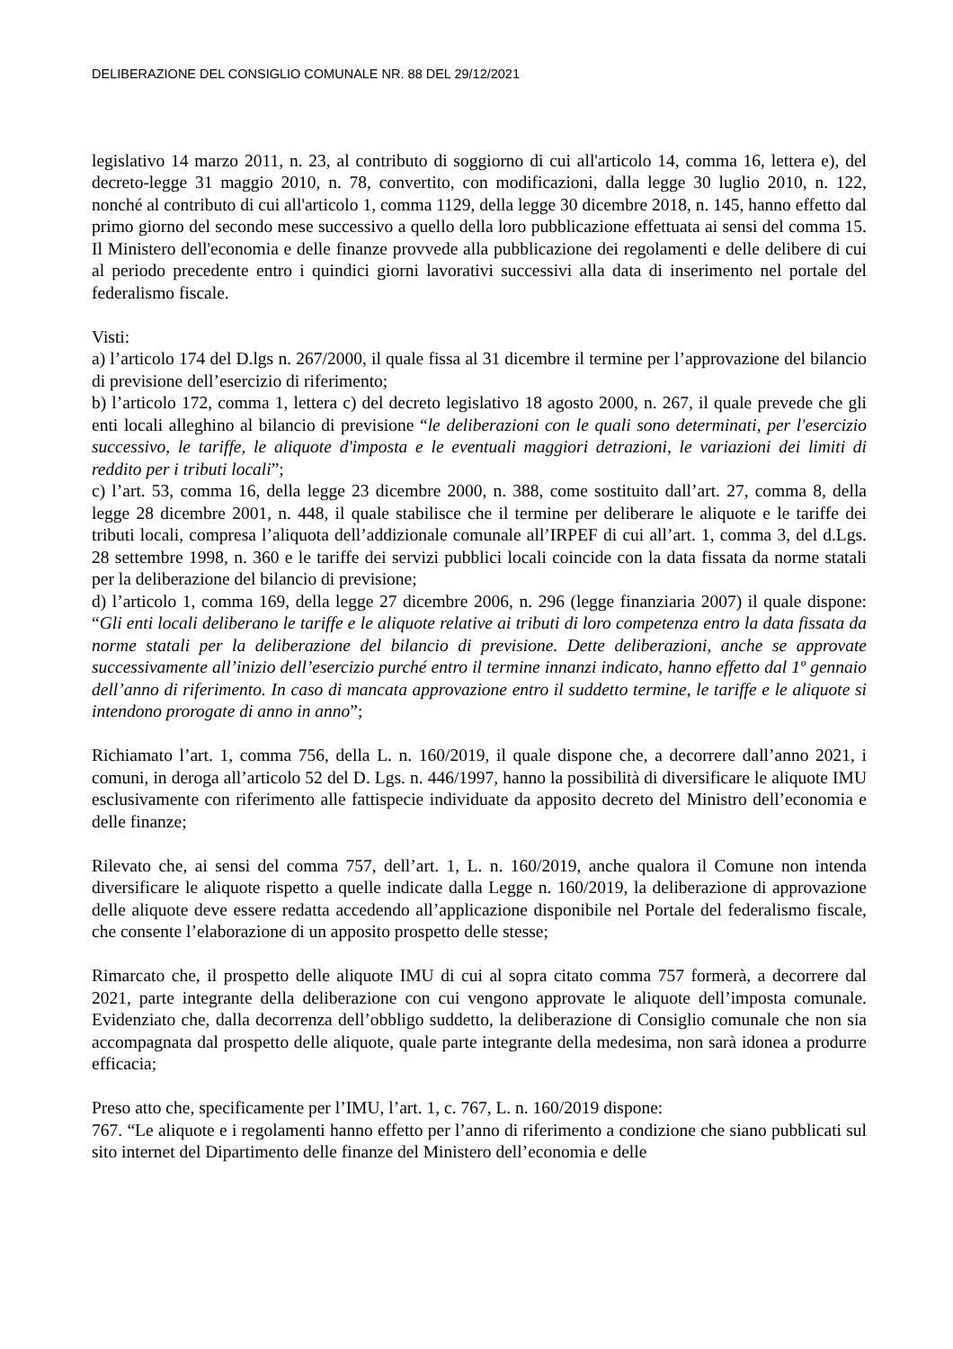DELIBERAZIONE DEL CONSIGLIO COMUNALE NR. 88 DEL 29/12/2021
legislativo 14 marzo 2011, n. 23, al contributo di soggiorno di cui all'articolo 14, comma 16, lettera e), del decreto-legge 31 maggio 2010, n. 78, convertito, con modificazioni, dalla legge 30 luglio 2010, n. 122, nonché al contributo di cui all'articolo 1, comma 1129, della legge 30 dicembre 2018, n. 145, hanno effetto dal primo giorno del secondo mese successivo a quello della loro pubblicazione effettuata ai sensi del comma 15. Il Ministero dell'economia e delle finanze provvede alla pubblicazione dei regolamenti e delle delibere di cui al periodo precedente entro i quindici giorni lavorativi successivi alla data di inserimento nel portale del federalismo fiscale.
Visti:
a) l’articolo 174 del D.lgs n. 267/2000, il quale fissa al 31 dicembre il termine per l’approvazione del bilancio di previsione dell’esercizio di riferimento;
b) l’articolo 172, comma 1, lettera c) del decreto legislativo 18 agosto 2000, n. 267, il quale prevede che gli enti locali alleghino al bilancio di previsione “le deliberazioni con le quali sono determinati, per l'esercizio successivo, le tariffe, le aliquote d'imposta e le eventuali maggiori detrazioni, le variazioni dei limiti di reddito per i tributi locali”;
c) l’art. 53, comma 16, della legge 23 dicembre 2000, n. 388, come sostituito dall’art. 27, comma 8, della legge 28 dicembre 2001, n. 448, il quale stabilisce che il termine per deliberare le aliquote e le tariffe dei tributi locali, compresa l’aliquota dell’addizionale comunale all’IRPEF di cui all’art. 1, comma 3, del d.Lgs. 28 settembre 1998, n. 360 e le tariffe dei servizi pubblici locali coincide con la data fissata da norme statali per la deliberazione del bilancio di previsione;
d) l’articolo 1, comma 169, della legge 27 dicembre 2006, n. 296 (legge finanziaria 2007) il quale dispone: “Gli enti locali deliberano le tariffe e le aliquote relative ai tributi di loro competenza entro la data fissata da norme statali per la deliberazione del bilancio di previsione. Dette deliberazioni, anche se approvate successivamente all’inizio dell’esercizio purché entro il termine innanzi indicato, hanno effetto dal 1º gennaio dell’anno di riferimento. In caso di mancata approvazione entro il suddetto termine, le tariffe e le aliquote si intendono prorogate di anno in anno”;
Richiamato l’art. 1, comma 756, della L. n. 160/2019, il quale dispone che, a decorrere dall’anno 2021, i comuni, in deroga all’articolo 52 del D. Lgs. n. 446/1997, hanno la possibilità di diversificare le aliquote IMU esclusivamente con riferimento alle fattispecie individuate da apposito decreto del Ministro dell’economia e delle finanze;
Rilevato che, ai sensi del comma 757, dell’art. 1, L. n. 160/2019, anche qualora il Comune non intenda diversificare le aliquote rispetto a quelle indicate dalla Legge n. 160/2019, la deliberazione di approvazione delle aliquote deve essere redatta accedendo all’applicazione disponibile nel Portale del federalismo fiscale, che consente l’elaborazione di un apposito prospetto delle stesse;
Rimarcato che, il prospetto delle aliquote IMU di cui al sopra citato comma 757 formerà, a decorrere dal 2021, parte integrante della deliberazione con cui vengono approvate le aliquote dell’imposta comunale. Evidenziato che, dalla decorrenza dell’obbligo suddetto, la deliberazione di Consiglio comunale che non sia accompagnata dal prospetto delle aliquote, quale parte integrante della medesima, non sarà idonea a produrre efficacia;
Preso atto che, specificamente per l’IMU, l’art. 1, c. 767, L. n. 160/2019 dispone:
767. “Le aliquote e i regolamenti hanno effetto per l’anno di riferimento a condizione che siano pubblicati sul sito internet del Dipartimento delle finanze del Ministero dell’economia e delle